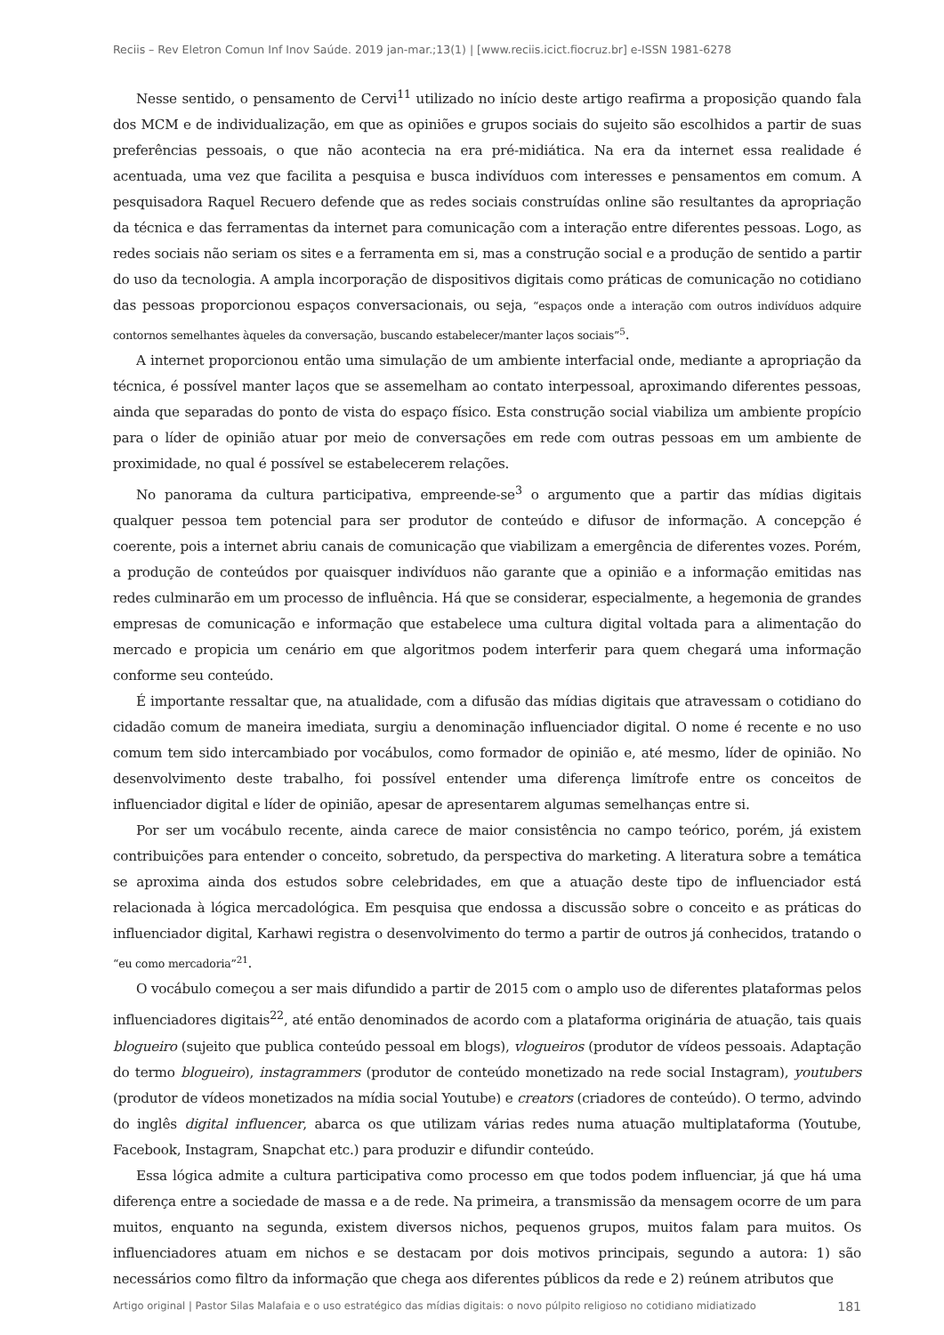Reciis – Rev Eletron Comun Inf Inov Saúde. 2019 jan-mar.;13(1) | [www.reciis.icict.fiocruz.br] e-ISSN 1981-6278
Nesse sentido, o pensamento de Cervi<sup>11</sup> utilizado no início deste artigo reafirma a proposição quando fala dos MCM e de individualização, em que as opiniões e grupos sociais do sujeito são escolhidos a partir de suas preferências pessoais, o que não acontecia na era pré-midiática. Na era da internet essa realidade é acentuada, uma vez que facilita a pesquisa e busca indivíduos com interesses e pensamentos em comum. A pesquisadora Raquel Recuero defende que as redes sociais construídas online são resultantes da apropriação da técnica e das ferramentas da internet para comunicação com a interação entre diferentes pessoas. Logo, as redes sociais não seriam os sites e a ferramenta em si, mas a construção social e a produção de sentido a partir do uso da tecnologia. A ampla incorporação de dispositivos digitais como práticas de comunicação no cotidiano das pessoas proporcionou espaços conversacionais, ou seja, “espaços onde a interação com outros indivíduos adquire contornos semelhantes àqueles da conversação, buscando estabelecer/manter laços sociais”<sup>5</sup>.
A internet proporcionou então uma simulação de um ambiente interfacial onde, mediante a apropriação da técnica, é possível manter laços que se assemelham ao contato interpessoal, aproximando diferentes pessoas, ainda que separadas do ponto de vista do espaço físico. Esta construção social viabiliza um ambiente propício para o líder de opinião atuar por meio de conversações em rede com outras pessoas em um ambiente de proximidade, no qual é possível se estabelecerem relações.
No panorama da cultura participativa, empreende-se<sup>3</sup> o argumento que a partir das mídias digitais qualquer pessoa tem potencial para ser produtor de conteúdo e difusor de informação. A concepção é coerente, pois a internet abriu canais de comunicação que viabilizam a emergência de diferentes vozes. Porém, a produção de conteúdos por quaisquer indivíduos não garante que a opinião e a informação emitidas nas redes culminarão em um processo de influência. Há que se considerar, especialmente, a hegemonia de grandes empresas de comunicação e informação que estabelece uma cultura digital voltada para a alimentação do mercado e propicia um cenário em que algoritmos podem interferir para quem chegará uma informação conforme seu conteúdo.
É importante ressaltar que, na atualidade, com a difusão das mídias digitais que atravessam o cotidiano do cidadão comum de maneira imediata, surgiu a denominação influenciador digital. O nome é recente e no uso comum tem sido intercambiado por vocábulos, como formador de opinião e, até mesmo, líder de opinião. No desenvolvimento deste trabalho, foi possível entender uma diferença limítrofe entre os conceitos de influenciador digital e líder de opinião, apesar de apresentarem algumas semelhanças entre si.
Por ser um vocábulo recente, ainda carece de maior consistência no campo teórico, porém, já existem contribuições para entender o conceito, sobretudo, da perspectiva do marketing. A literatura sobre a temática se aproxima ainda dos estudos sobre celebridades, em que a atuação deste tipo de influenciador está relacionada à lógica mercadológica. Em pesquisa que endossa a discussão sobre o conceito e as práticas do influenciador digital, Karhawi registra o desenvolvimento do termo a partir de outros já conhecidos, tratando o “eu como mercadoria”<sup>21</sup>.
O vocábulo começou a ser mais difundido a partir de 2015 com o amplo uso de diferentes plataformas pelos influenciadores digitais<sup>22</sup>, até então denominados de acordo com a plataforma originária de atuação, tais quais blogueiro (sujeito que publica conteúdo pessoal em blogs), vlogueiros (produtor de vídeos pessoais. Adaptação do termo blogueiro), instagrammers (produtor de conteúdo monetizado na rede social Instagram), youtubers (produtor de vídeos monetizados na mídia social Youtube) e creators (criadores de conteúdo). O termo, advindo do inglês digital influencer, abarca os que utilizam várias redes numa atuação multiplataforma (Youtube, Facebook, Instagram, Snapchat etc.) para produzir e difundir conteúdo.
Essa lógica admite a cultura participativa como processo em que todos podem influenciar, já que há uma diferença entre a sociedade de massa e a de rede. Na primeira, a transmissão da mensagem ocorre de um para muitos, enquanto na segunda, existem diversos nichos, pequenos grupos, muitos falam para muitos. Os influenciadores atuam em nichos e se destacam por dois motivos principais, segundo a autora: 1) são necessários como filtro da informação que chega aos diferentes públicos da rede e 2) reúnem atributos que
Artigo original | Pastor Silas Malafaia e o uso estratégico das mídias digitais: o novo púlpito religioso no cotidiano midiatizado 181